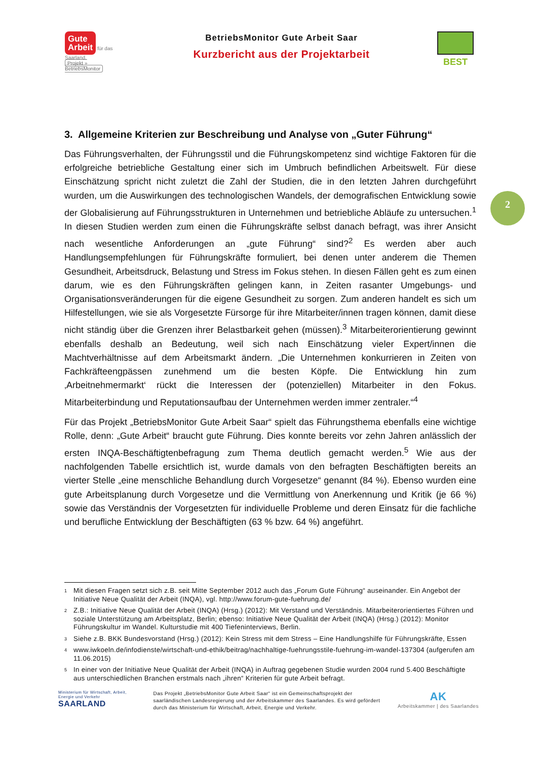Gute
Arbeit für das Saarland.
Projekt » BetriebsMonitor
BetriebsMonitor Gute Arbeit Saar
Kurzbericht aus der Projektarbeit
BEST
2
3. Allgemeine Kriterien zur Beschreibung und Analyse von „Guter Führung“
Das Führungsverhalten, der Führungsstil und die Führungskompetenz sind wichtige Faktoren für die erfolgreiche betriebliche Gestaltung einer sich im Umbruch befindlichen Arbeitswelt. Für diese Einschätzung spricht nicht zuletzt die Zahl der Studien, die in den letzten Jahren durchgeführt wurden, um die Auswirkungen des technologischen Wandels, der demografischen Entwicklung sowie der Globalisierung auf Führungsstrukturen in Unternehmen und betriebliche Abläufe zu untersuchen.<sup>1</sup> In diesen Studien werden zum einen die Führungskräfte selbst danach befragt, was ihrer Ansicht nach wesentliche Anforderungen an „gute Führung“ sind?<sup>2</sup> Es werden aber auch Handlungsempfehlungen für Führungskräfte formuliert, bei denen unter anderem die Themen Gesundheit, Arbeitsdruck, Belastung und Stress im Fokus stehen. In diesen Fällen geht es zum einen darum, wie es den Führungskräften gelingen kann, in Zeiten rasanter Umgebungs- und Organisationsveränderungen für die eigene Gesundheit zu sorgen. Zum anderen handelt es sich um Hilfestellungen, wie sie als Vorgesetzte Fürsorge für ihre Mitarbeiter/innen tragen können, damit diese nicht ständig über die Grenzen ihrer Belastbarkeit gehen (müssen).<sup>3</sup> Mitarbeiterorientierung gewinnt ebenfalls deshalb an Bedeutung, weil sich nach Einschätzung vieler Expert/innen die Machtverhältnisse auf dem Arbeitsmarkt ändern. „Die Unternehmen konkurrieren in Zeiten von Fachkräfteengpässen zunehmend um die besten Köpfe. Die Entwicklung hin zum ‚Arbeitnehmermarkt‘ rückt die Interessen der (potenziellen) Mitarbeiter in den Fokus. Mitarbeiterbindung und Reputationsaufbau der Unternehmen werden immer zentraler.“<sup>4</sup>
Für das Projekt „BetriebsMonitor Gute Arbeit Saar“ spielt das Führungsthema ebenfalls eine wichtige Rolle, denn: „Gute Arbeit“ braucht gute Führung. Dies konnte bereits vor zehn Jahren anlässlich der ersten INQA-Beschäftigtenbefragung zum Thema deutlich gemacht werden.<sup>5</sup> Wie aus der nachfolgenden Tabelle ersichtlich ist, wurde damals von den befragten Beschäftigten bereits an vierter Stelle „eine menschliche Behandlung durch Vorgesetze“ genannt (84 %). Ebenso wurden eine gute Arbeitsplanung durch Vorgesetze und die Vermittlung von Anerkennung und Kritik (je 66 %) sowie das Verständnis der Vorgesetzten für individuelle Probleme und deren Einsatz für die fachliche und berufliche Entwicklung der Beschäftigten (63 % bzw. 64 %) angeführt.
<sup>1</sup> Mit diesen Fragen setzt sich z.B. seit Mitte September 2012 auch das „Forum Gute Führung“ auseinander. Ein Angebot der Initiative Neue Qualität der Arbeit (INQA), vgl. http://www.forum-gute-fuehrung.de/
<sup>2</sup> Z.B.: Initiative Neue Qualität der Arbeit (INQA) (Hrsg.) (2012): Mit Verstand und Verständnis. Mitarbeiterorientiertes Führen und soziale Unterstützung am Arbeitsplatz, Berlin; ebenso: Initiative Neue Qualität der Arbeit (INQA) (Hrsg.) (2012): Monitor Führungskultur im Wandel. Kulturstudie mit 400 Tiefeninterviews, Berlin.
<sup>3</sup> Siehe z.B. BKK Bundesvorstand (Hrsg.) (2012): Kein Stress mit dem Stress – Eine Handlungshilfe für Führungskräfte, Essen
<sup>4</sup> www.iwkoeln.de/infodienste/wirtschaft-und-ethik/beitrag/nachhaltige-fuehrungsstile-fuehrung-im-wandel-137304 (aufgerufen am 11.06.2015)
<sup>5</sup> In einer von der Initiative Neue Qualität der Arbeit (INQA) in Auftrag gegebenen Studie wurden 2004 rund 5.400 Beschäftigte aus unterschiedlichen Branchen erstmals nach „ihren“ Kriterien für gute Arbeit befragt.
Ministerium für Wirtschaft, Arbeit, Energie und Verkehr
SAARLAND
Das Projekt „BetriebsMonitor Gute Arbeit Saar“ ist ein Gemeinschaftsprojekt der saarländischen Landesregierung und der Arbeitskammer des Saarlandes. Es wird gefördert durch das Ministerium für Wirtschaft, Arbeit, Energie und Verkehr.
AK
Arbeitskammer | des Saarlandes